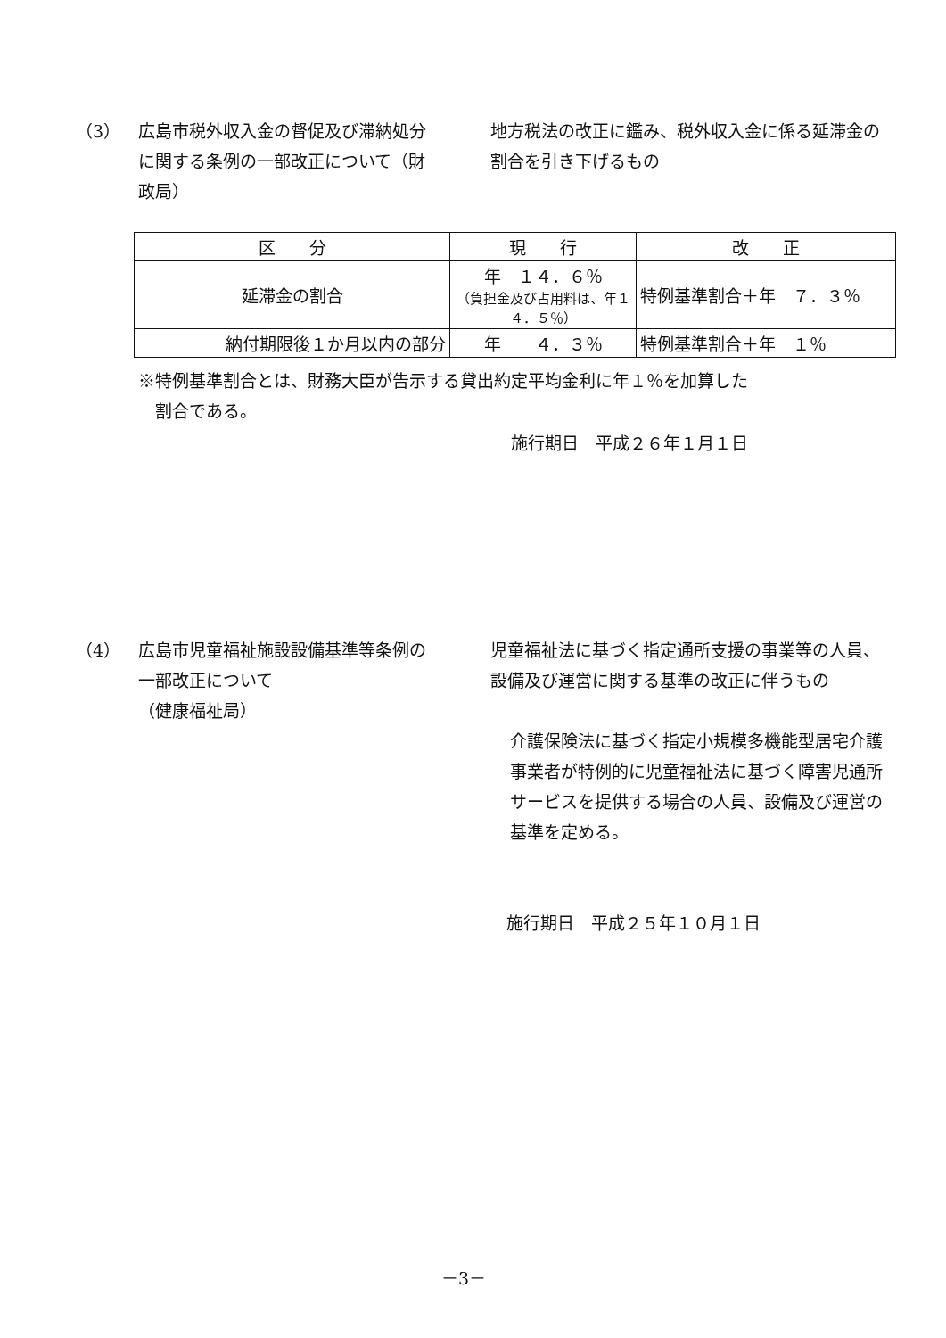（3） 広島市税外収入金の督促及び滞納処分に関する条例の一部改正について（財政局）
地方税法の改正に鑑み、税外収入金に係る延滞金の割合を引き下げるもの
| 区 分 | 現 行 | 改 正 |
| --- | --- | --- |
| 延滞金の割合 | 年 １４．６％ （負担金及び占用料は、年１４．５％） | 特例基準割合＋年 ７．３％ |
| 納付期限後１か月以内の部分 | 年 ４．３％ | 特例基準割合＋年 １％ |
※特例基準割合とは、財務大臣が告示する貸出約定平均金利に年１％を加算した
　割合である。
施行期日　平成２６年１月１日
（4） 広島市児童福祉施設設備基準等条例の一部改正について
（健康福祉局）
児童福祉法に基づく指定通所支援の事業等の人員、設備及び運営に関する基準の改正に伴うもの
介護保険法に基づく指定小規模多機能型居宅介護事業者が特例的に児童福祉法に基づく障害児通所サービスを提供する場合の人員、設備及び運営の基準を定める。
施行期日　平成２５年１０月１日
－3－